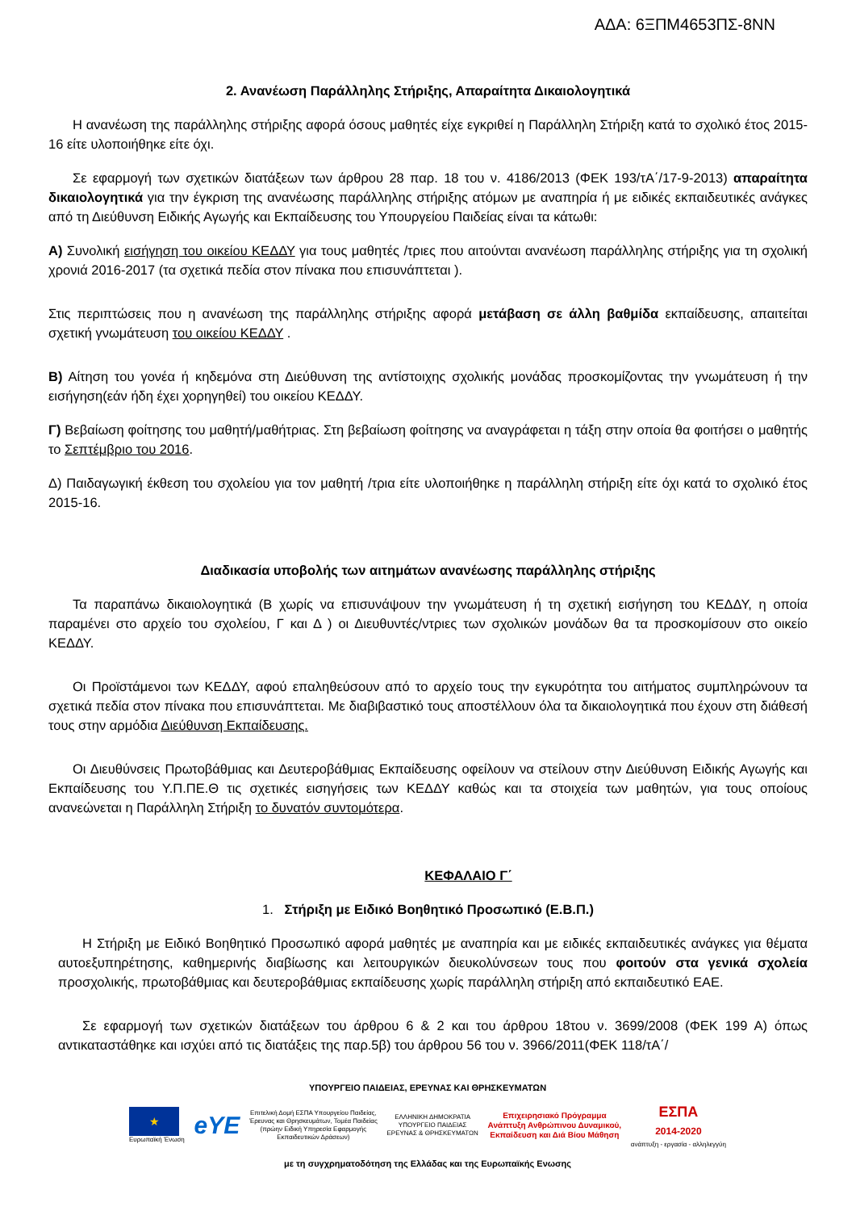ΑΔΑ: 6ΞΠΜ4653ΠΣ-8ΝΝ
2. Ανανέωση Παράλληλης Στήριξης, Απαραίτητα Δικαιολογητικά
Η ανανέωση της παράλληλης στήριξης αφορά όσους μαθητές είχε εγκριθεί η Παράλληλη Στήριξη κατά το σχολικό έτος 2015-16 είτε υλοποιήθηκε είτε όχι.
Σε εφαρμογή των σχετικών διατάξεων των άρθρου 28 παρ. 18 του ν. 4186/2013 (ΦΕΚ 193/τΑ΄/17-9-2013) απαραίτητα δικαιολογητικά για την έγκριση της ανανέωσης παράλληλης στήριξης ατόμων με αναπηρία ή με ειδικές εκπαιδευτικές ανάγκες από τη Διεύθυνση Ειδικής Αγωγής και Εκπαίδευσης του Υπουργείου Παιδείας είναι τα κάτωθι:
Α) Συνολική εισήγηση του οικείου ΚΕΔΔΥ για τους μαθητές /τριες που αιτούνται ανανέωση παράλληλης στήριξης για τη σχολική χρονιά 2016-2017 (τα σχετικά πεδία στον πίνακα που επισυνάπτεται ).
Στις περιπτώσεις που η ανανέωση της παράλληλης στήριξης αφορά μετάβαση σε άλλη βαθμίδα εκπαίδευσης, απαιτείται σχετική γνωμάτευση του οικείου ΚΕΔΔΥ .
Β) Αίτηση του γονέα ή κηδεμόνα στη Διεύθυνση της αντίστοιχης σχολικής μονάδας προσκομίζοντας την γνωμάτευση ή την εισήγηση(εάν ήδη έχει χορηγηθεί) του οικείου ΚΕΔΔΥ.
Γ) Βεβαίωση φοίτησης του μαθητή/μαθήτριας. Στη βεβαίωση φοίτησης να αναγράφεται η τάξη στην οποία θα φοιτήσει ο μαθητής το Σεπτέμβριο του 2016.
Δ) Παιδαγωγική έκθεση του σχολείου για τον μαθητή /τρια είτε υλοποιήθηκε η παράλληλη στήριξη είτε όχι κατά το σχολικό έτος 2015-16.
Διαδικασία υποβολής των αιτημάτων ανανέωσης παράλληλης στήριξης
Τα παραπάνω δικαιολογητικά (Β χωρίς να επισυνάψουν την γνωμάτευση ή τη σχετική εισήγηση του ΚΕΔΔΥ, η οποία παραμένει στο αρχείο του σχολείου, Γ και Δ ) οι Διευθυντές/ντριες των σχολικών μονάδων θα τα προσκομίσουν στο οικείο ΚΕΔΔΥ.
Οι Προϊστάμενοι των ΚΕΔΔΥ, αφού επαληθεύσουν από το αρχείο τους την εγκυρότητα του αιτήματος συμπληρώνουν τα σχετικά πεδία στον πίνακα που επισυνάπτεται. Με διαβιβαστικό τους αποστέλλουν όλα τα δικαιολογητικά που έχουν στη διάθεσή τους στην αρμόδια Διεύθυνση Εκπαίδευσης.
Οι Διευθύνσεις Πρωτοβάθμιας και Δευτεροβάθμιας Εκπαίδευσης οφείλουν να στείλουν στην Διεύθυνση Ειδικής Αγωγής και Εκπαίδευσης του Υ.Π.ΠΕ.Θ τις σχετικές εισηγήσεις των ΚΕΔΔΥ καθώς και τα στοιχεία των μαθητών, για τους οποίους ανανεώνεται η Παράλληλη Στήριξη το δυνατόν συντομότερα.
ΚΕΦΑΛΑΙΟ Γ΄
1. Στήριξη με Ειδικό Βοηθητικό Προσωπικό (Ε.Β.Π.)
Η Στήριξη με Ειδικό Βοηθητικό Προσωπικό αφορά μαθητές με αναπηρία και με ειδικές εκπαιδευτικές ανάγκες για θέματα αυτοεξυπηρέτησης, καθημερινής διαβίωσης και λειτουργικών διευκολύνσεων τους που φοιτούν στα γενικά σχολεία προσχολικής, πρωτοβάθμιας και δευτεροβάθμιας εκπαίδευσης χωρίς παράλληλη στήριξη από εκπαιδευτικό ΕΑΕ.
Σε εφαρμογή των σχετικών διατάξεων του άρθρου 6 & 2 και του άρθρου 18του ν. 3699/2008 (ΦΕΚ 199 Α) όπως αντικαταστάθηκε και ισχύει από τις διατάξεις της παρ.5β) του άρθρου 56 του ν. 3966/2011(ΦΕΚ 118/τΑ΄/
ΥΠΟΥΡΓΕΙΟ ΠΑΙΔΕΙΑΣ, ΕΡΕΥΝΑΣ ΚΑΙ ΘΡΗΣΚΕΥΜΑΤΩΝ
★
Ευρωπαϊκή Ένωση
eYE
Επιτελική Δομή ΕΣΠΑ Υπουργείου Παιδείας,
Έρευνας και Θρησκευμάτων, Τομέα Παιδείας
(πρώην Ειδική Υπηρεσία Εφαρμογής
Εκπαιδευτικών Δράσεων)
ΕΛΛΗΝΙΚΗ ΔΗΜΟΚΡΑΤΙΑ
ΥΠΟΥΡΓΕΙΟ ΠΑΙΔΕΙΑΣ
ΕΡΕΥΝΑΣ & ΘΡΗΣΚΕΥΜΑΤΩΝ
Επιχειρησιακό Πρόγραμμα
Ανάπτυξη Ανθρώπινου Δυναμικού,
Εκπαίδευση και Διά Βίου Μάθηση
ΕΣΠΑ
2014-2020
ανάπτυξη - εργασία - αλληλεγγύη
με τη συγχρηματοδότηση της Ελλάδας και της Ευρωπαϊκής Ενωσης